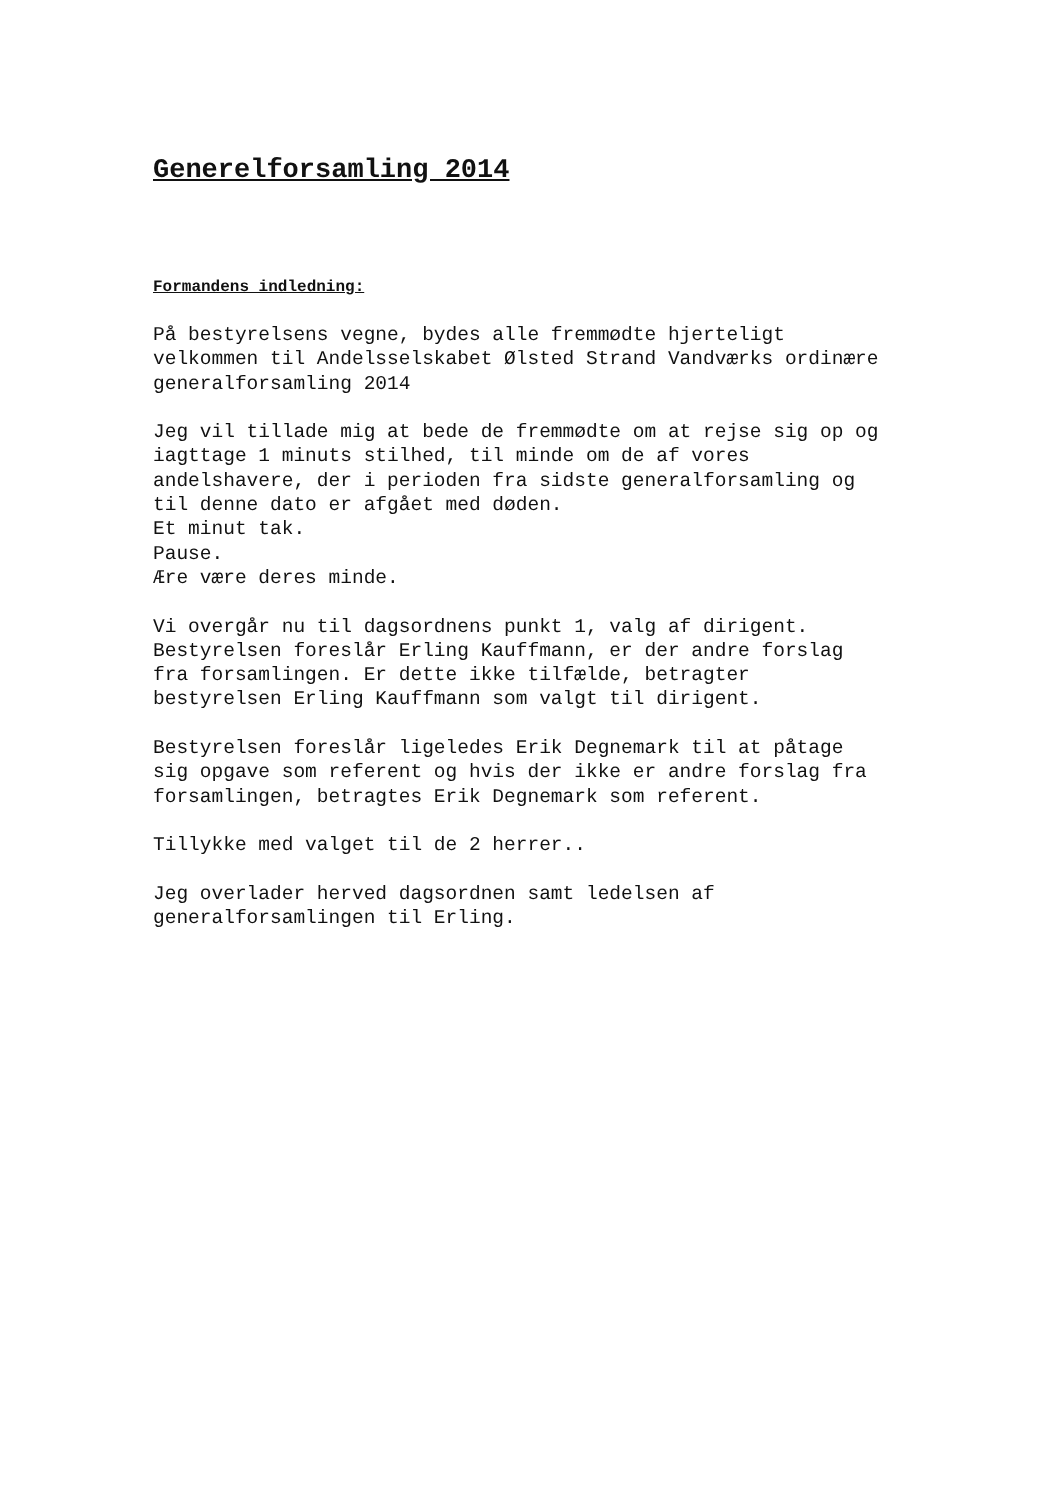Generelforsamling 2014
Formandens indledning:
På bestyrelsens vegne, bydes alle fremmødte hjerteligt velkommen til Andelsselskabet Ølsted Strand Vandværks ordinære generalforsamling 2014
Jeg vil tillade mig at bede de fremmødte om at rejse sig op og iagttage 1 minuts stilhed, til minde om de af vores andelshavere, der i perioden fra sidste generalforsamling og til denne dato er afgået med døden. Et minut tak. Pause. Ære være deres minde.
Vi overgår nu til dagsordnens punkt 1, valg af dirigent. Bestyrelsen foreslår Erling Kauffmann, er der andre forslag fra forsamlingen. Er dette ikke tilfælde, betragter bestyrelsen Erling Kauffmann som valgt til dirigent.
Bestyrelsen foreslår ligeledes Erik Degnemark til at påtage sig opgave som referent og hvis der ikke er andre forslag fra forsamlingen, betragtes Erik Degnemark som referent.
Tillykke med valget til de 2 herrer..
Jeg overlader herved dagsordnen samt ledelsen af generalforsamlingen til Erling.